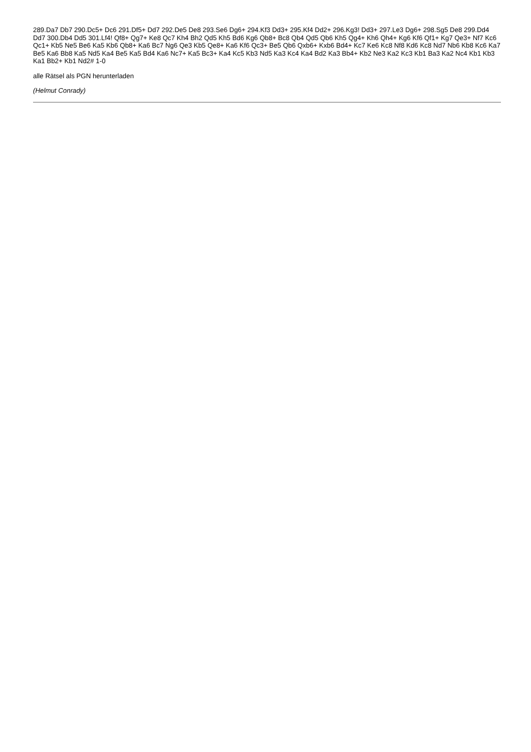289.Da7 Db7 290.Dc5+ Dc6 291.Df5+ Dd7 292.De5 De8 293.Se6 Dg6+ 294.Kf3 Dd3+ 295.Kf4 Dd2+ 296.Kg3! Dd3+ 297.Le3 Dg6+ 298.Sg5 De8 299.Dd4 Dd7 300.Db4 Dd5 301.Lf4! Qf8+ Qg7+ Ke8 Qc7 Kh4 Bh2 Qd5 Kh5 Bd6 Kg6 Qb8+ Bc8 Qb4 Qd5 Qb6 Kh5 Qg4+ Kh6 Qh4+ Kg6 Kf6 Qf1+ Kg7 Qe3+ Nf7 Kc6 Qc1+ Kb5 Ne5 Be6 Ka5 Kb6 Qb8+ Ka6 Bc7 Ng6 Qe3 Kb5 Qe8+ Ka6 Kf6 Qc3+ Be5 Qb6 Qxb6+ Kxb6 Bd4+ Kc7 Ke6 Kc8 Nf8 Kd6 Kc8 Nd7 Nb6 Kb8 Kc6 Ka7 Be5 Ka6 Bb8 Ka5 Nd5 Ka4 Be5 Ka5 Bd4 Ka6 Nc7+ Ka5 Bc3+ Ka4 Kc5 Kb3 Nd5 Ka3 Kc4 Ka4 Bd2 Ka3 Bb4+ Kb2 Ne3 Ka2 Kc3 Kb1 Ba3 Ka2 Nc4 Kb1 Kb3 Ka1 Bb2+ Kb1 Nd2# 1-0
alle Rätsel als PGN herunterladen
(Helmut Conrady)